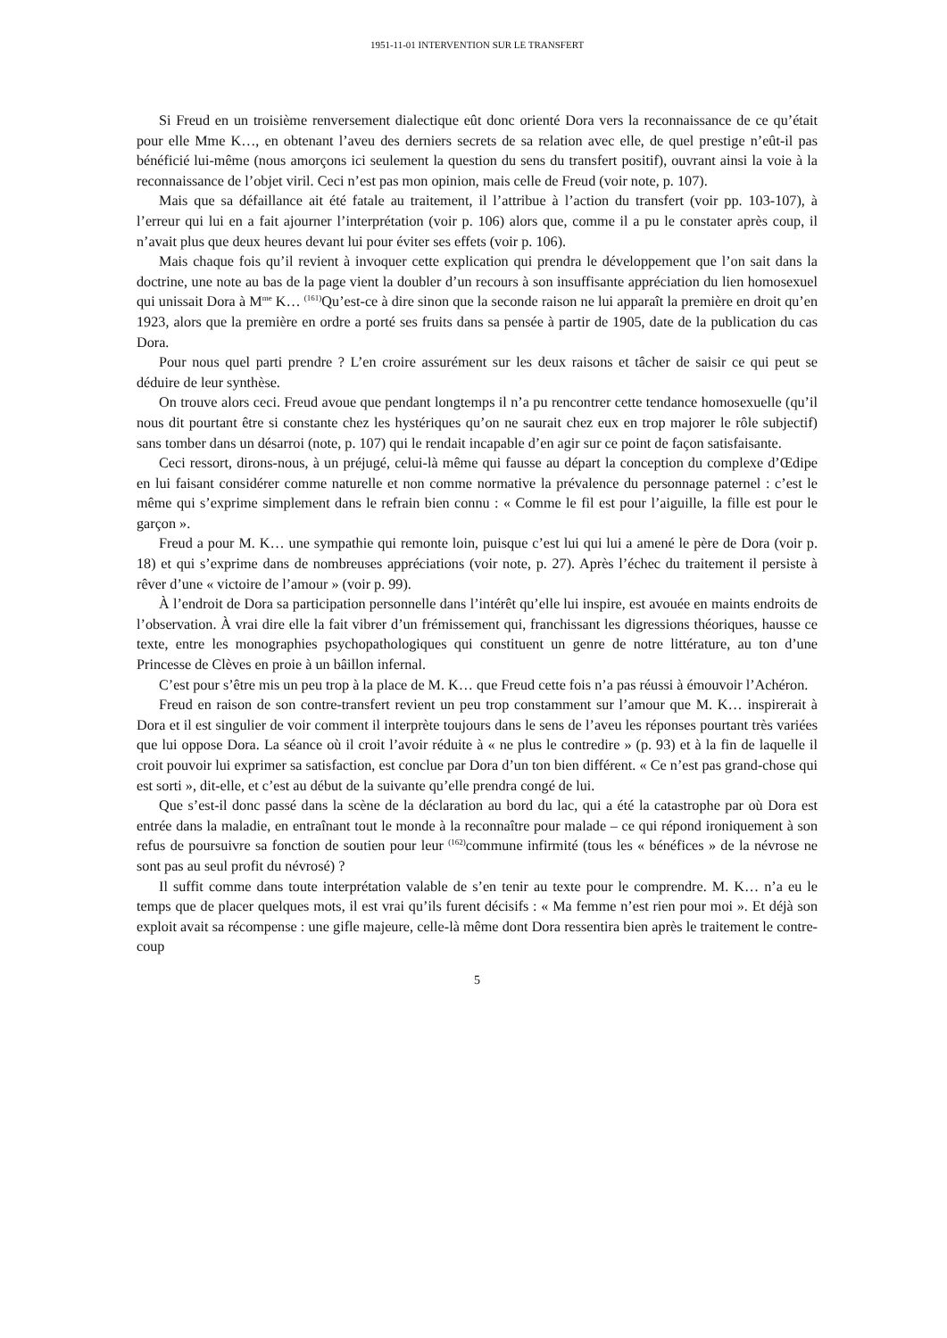1951-11-01 INTERVENTION SUR LE TRANSFERT
Si Freud en un troisième renversement dialectique eût donc orienté Dora vers la reconnaissance de ce qu’était pour elle Mme K…, en obtenant l’aveu des derniers secrets de sa relation avec elle, de quel prestige n’eût-il pas bénéficié lui-même (nous amorçons ici seulement la question du sens du transfert positif), ouvrant ainsi la voie à la reconnaissance de l’objet viril. Ceci n’est pas mon opinion, mais celle de Freud (voir note, p. 107).
Mais que sa défaillance ait été fatale au traitement, il l’attribue à l’action du transfert (voir pp. 103-107), à l’erreur qui lui en a fait ajourner l’interprétation (voir p. 106) alors que, comme il a pu le constater après coup, il n’avait plus que deux heures devant lui pour éviter ses effets (voir p. 106).
Mais chaque fois qu’il revient à invoquer cette explication qui prendra le développement que l’on sait dans la doctrine, une note au bas de la page vient la doubler d’un recours à son insuffisante appréciation du lien homosexuel qui unissait Dora à M<sup>me</sup> K… <sup>(161)</sup>Qu’est-ce à dire sinon que la seconde raison ne lui apparaît la première en droit qu’en 1923, alors que la première en ordre a porté ses fruits dans sa pensée à partir de 1905, date de la publication du cas Dora.
Pour nous quel parti prendre ? L’en croire assurément sur les deux raisons et tâcher de saisir ce qui peut se déduire de leur synthèse.
On trouve alors ceci. Freud avoue que pendant longtemps il n’a pu rencontrer cette tendance homosexuelle (qu’il nous dit pourtant être si constante chez les hystériques qu’on ne saurait chez eux en trop majorer le rôle subjectif) sans tomber dans un désarroi (note, p. 107) qui le rendait incapable d’en agir sur ce point de façon satisfaisante.
Ceci ressort, dirons-nous, à un préjugé, celui-là même qui fausse au départ la conception du complexe d’Œdipe en lui faisant considérer comme naturelle et non comme normative la prévalence du personnage paternel : c’est le même qui s’exprime simplement dans le refrain bien connu : « Comme le fil est pour l’aiguille, la fille est pour le garçon ».
Freud a pour M. K… une sympathie qui remonte loin, puisque c’est lui qui lui a amené le père de Dora (voir p. 18) et qui s’exprime dans de nombreuses appréciations (voir note, p. 27). Après l’échec du traitement il persiste à rêver d’une « victoire de l’amour » (voir p. 99).
À l’endroit de Dora sa participation personnelle dans l’intérêt qu’elle lui inspire, est avouée en maints endroits de l’observation. À vrai dire elle la fait vibrer d’un frémissement qui, franchissant les digressions théoriques, hausse ce texte, entre les monographies psychopathologiques qui constituent un genre de notre littérature, au ton d’une Princesse de Clèves en proie à un bâillon infernal.
C’est pour s’être mis un peu trop à la place de M. K… que Freud cette fois n’a pas réussi à émouvoir l’Achéron.
Freud en raison de son contre-transfert revient un peu trop constamment sur l’amour que M. K… inspirerait à Dora et il est singulier de voir comment il interprète toujours dans le sens de l’aveu les réponses pourtant très variées que lui oppose Dora. La séance où il croit l’avoir réduite à « ne plus le contredire » (p. 93) et à la fin de laquelle il croit pouvoir lui exprimer sa satisfaction, est conclue par Dora d’un ton bien différent. « Ce n’est pas grand-chose qui est sorti », dit-elle, et c’est au début de la suivante qu’elle prendra congé de lui.
Que s’est-il donc passé dans la scène de la déclaration au bord du lac, qui a été la catastrophe par où Dora est entrée dans la maladie, en entraînant tout le monde à la reconnaître pour malade – ce qui répond ironiquement à son refus de poursuivre sa fonction de soutien pour leur <sup>(162)</sup>commune infirmité (tous les « bénéfices » de la névrose ne sont pas au seul profit du névrosé) ?
Il suffit comme dans toute interprétation valable de s’en tenir au texte pour le comprendre. M. K… n’a eu le temps que de placer quelques mots, il est vrai qu’ils furent décisifs : « Ma femme n’est rien pour moi ». Et déjà son exploit avait sa récompense : une gifle majeure, celle-là même dont Dora ressentira bien après le traitement le contre-coup
5